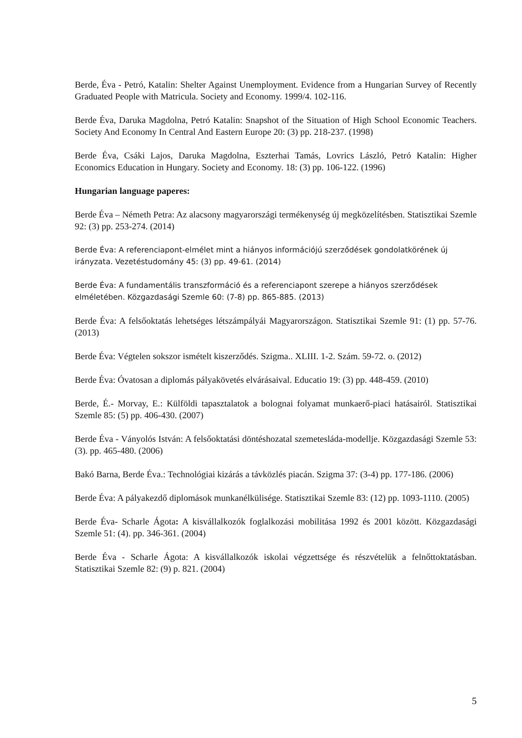Berde, Éva - Petró, Katalin: Shelter Against Unemployment. Evidence from a Hungarian Survey of Recently Graduated People with Matricula. Society and Economy. 1999/4. 102-116.
Berde Éva, Daruka Magdolna, Petró Katalin: Snapshot of the Situation of High School Economic Teachers. Society And Economy In Central And Eastern Europe 20: (3) pp. 218-237. (1998)
Berde Éva, Csáki Lajos, Daruka Magdolna, Eszterhai Tamás, Lovrics László, Petró Katalin: Higher Economics Education in Hungary. Society and Economy. 18: (3) pp. 106-122. (1996)
Hungarian language paperes:
Berde Éva – Németh Petra: Az alacsony magyarországi termékenység új megközelítésben. Statisztikai Szemle 92: (3) pp. 253-274. (2014)
Berde Éva: A referenciapont-elmélet mint a hiányos információjú szerződések gondolatkörének új irányzata. Vezetéstudomány 45: (3) pp. 49-61. (2014)
Berde Éva: A fundamentális transzformáció és a referenciapont szerepe a hiányos szerződések elméletében. Közgazdasági Szemle 60: (7-8) pp. 865-885. (2013)
Berde Éva: A felsőoktatás lehetséges létszámpályái Magyarországon. Statisztikai Szemle 91: (1) pp. 57-76. (2013)
Berde Éva: Végtelen sokszor ismételt kiszerződés. Szigma.. XLIII. 1-2. Szám. 59-72. o. (2012)
Berde Éva: Óvatosan a diplomás pályakövetés elvárásaival. Educatio 19: (3) pp. 448-459. (2010)
Berde, É.- Morvay, E.: Külföldi tapasztalatok a bolognai folyamat munkaerő-piaci hatásairól. Statisztikai Szemle 85: (5) pp. 406-430. (2007)
Berde Éva - Ványolós István: A felsőoktatási döntéshozatal szemetesláda-modellje. Közgazdasági Szemle 53: (3). pp. 465-480. (2006)
Bakó Barna, Berde Éva.: Technológiai kizárás a távközlés piacán. Szigma 37: (3-4) pp. 177-186. (2006)
Berde Éva: A pályakezdő diplomások munkanélkülisége. Statisztikai Szemle 83: (12) pp. 1093-1110. (2005)
Berde Éva- Scharle Ágota: A kisvállalkozók foglalkozási mobilitása 1992 és 2001 között. Közgazdasági Szemle 51: (4). pp. 346-361. (2004)
Berde Éva - Scharle Ágota: A kisvállalkozók iskolai végzettsége és részvételük a felnőttoktatásban. Statisztikai Szemle 82: (9) p. 821. (2004)
5